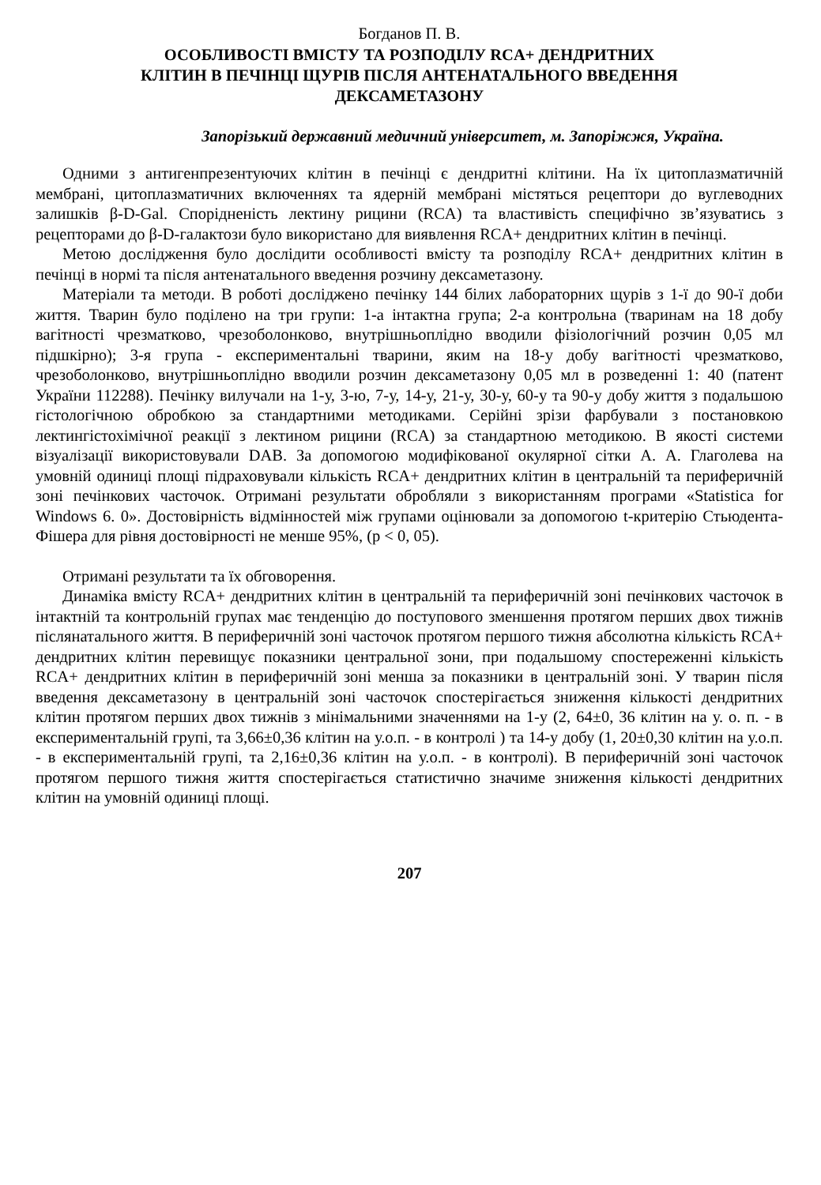Богданов П. В.
ОСОБЛИВОСТІ ВМІСТУ ТА РОЗПОДІЛУ RCA+ ДЕНДРИТНИХ
КЛІТИН В ПЕЧІНЦІ ЩУРІВ ПІСЛЯ АНТЕНАТАЛЬНОГО ВВЕДЕННЯ
ДЕКСАМЕТАЗОНУ
Запорізький державний медичний університет, м. Запоріжжя, Україна.
Одними з антигенпрезентуючих клітин в печінці є дендритні клітини. На їх цитоплазматичній мембрані, цитоплазматичних включеннях та ядерній мембрані містяться рецептори до вуглеводних залишків β-D-Gal. Спорідненість лектину рицини (RCA) та властивість специфічно зв’язуватись з рецепторами до β-D-галактози було використано для виявлення RCA+ дендритних клітин в печінці.
Метою дослідження було дослідити особливості вмісту та розподілу RCA+ дендритних клітин в печінці в нормі та після антенатального введення розчину дексаметазону.
Матеріали та методи. В роботі досліджено печінку 144 білих лабораторних щурів з 1-ї до 90-ї доби життя. Тварин було поділено на три групи: 1-а інтактна група; 2-а контрольна (тваринам на 18 добу вагітності чрезматково, чрезоболонково, внутрішньоплідно вводили фізіологічний розчин 0,05 мл підшкірно); 3-я група - експериментальні тварини, яким на 18-у добу вагітності чрезматково, чрезоболонково, внутрішньоплідно вводили розчин дексаметазону 0,05 мл в розведенні 1: 40 (патент України 112288). Печінку вилучали на 1-у, 3-ю, 7-у, 14-у, 21-у, 30-у, 60-у та 90-у добу життя з подальшою гістологічною обробкою за стандартними методиками. Серійні зрізи фарбували з постановкою лектингістохімічної реакції з лектином рицини (RCA) за стандартною методикою. В якості системи візуалізації використовували DAB. За допомогою модифікованої окулярної сітки А. А. Глаголева на умовній одиниці площі підраховували кількість RCA+ дендритних клітин в центральній та периферичній зоні печінкових часточок. Отримані результати обробляли з використанням програми «Statistica for Windows 6. 0». Достовірність відмінностей між групами оцінювали за допомогою t-критерію Стьюдента-Фішера для рівня достовірності не менше 95%, (р < 0, 05).
Отримані результати та їх обговорення.
Динаміка вмісту RCA+ дендритних клітин в центральній та периферичній зоні печінкових часточок в інтактній та контрольній групах має тенденцію до поступового зменшення протягом перших двох тижнів післянатального життя. В периферичній зоні часточок протягом першого тижня абсолютна кількість RCA+ дендритних клітин перевищує показники центральної зони, при подальшому спостереженні кількість RCA+ дендритних клітин в периферичній зоні менша за показники в центральній зоні. У тварин після введення дексаметазону в центральній зоні часточок спостерігається зниження кількості дендритних клітин протягом перших двох тижнів з мінімальними значеннями на 1-у (2, 64±0, 36 клітин на у. о. п. - в експериментальній групі, та 3,66±0,36 клітин на у.о.п. - в контролі ) та 14-у добу (1, 20±0,30 клітин на у.о.п. - в експериментальній групі, та 2,16±0,36 клітин на у.о.п. - в контролі). В периферичній зоні часточок протягом першого тижня життя спостерігається статистично значиме зниження кількості дендритних клітин на умовній одиниці площі.
207